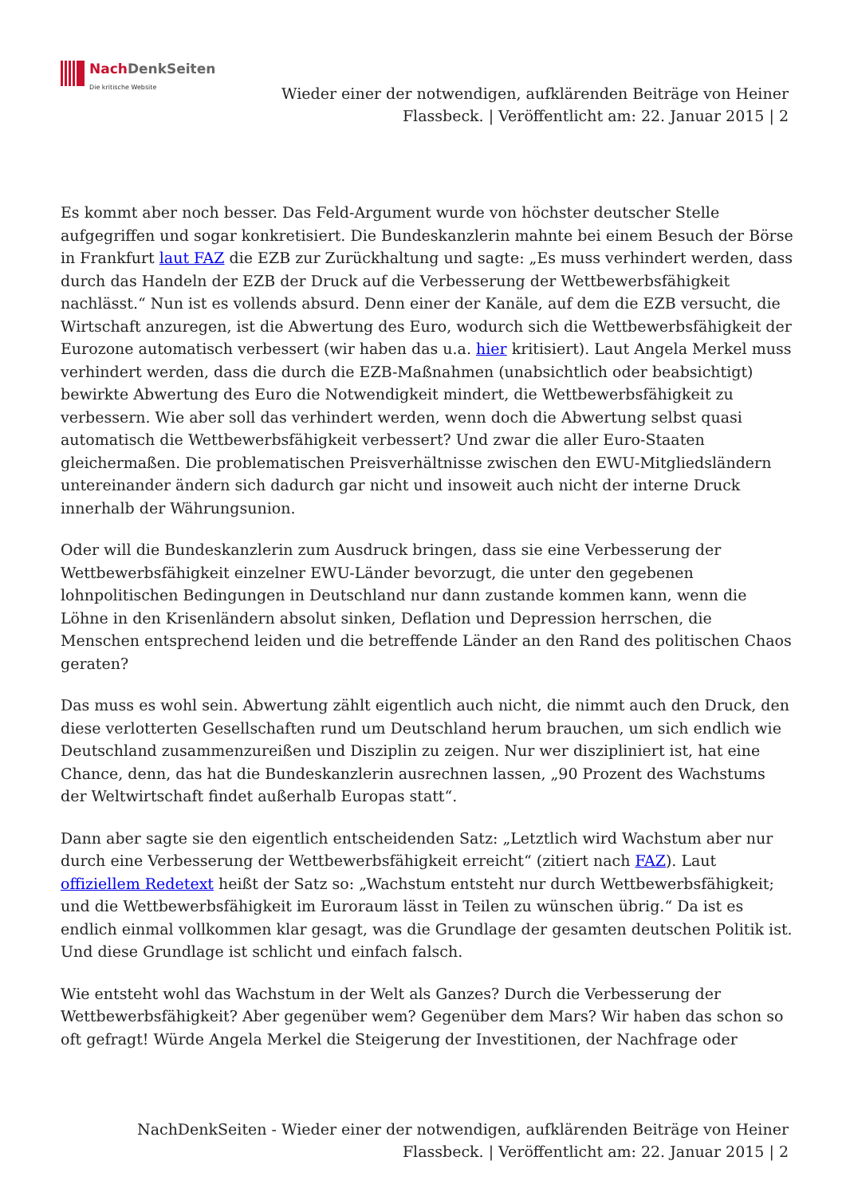Nach Denk Seiten
Die kritische Website
Wieder einer der notwendigen, aufklärenden Beiträge von Heiner Flassbeck. | Veröffentlicht am: 22. Januar 2015 | 2
Es kommt aber noch besser. Das Feld-Argument wurde von höchster deutscher Stelle aufgegriffen und sogar konkretisiert. Die Bundeskanzlerin mahnte bei einem Besuch der Börse in Frankfurt laut FAZ die EZB zur Zurückhaltung und sagte: „Es muss verhindert werden, dass durch das Handeln der EZB der Druck auf die Verbesserung der Wettbewerbsfähigkeit nachlässt.“ Nun ist es vollends absurd. Denn einer der Kanäle, auf dem die EZB versucht, die Wirtschaft anzuregen, ist die Abwertung des Euro, wodurch sich die Wettbewerbsfähigkeit der Eurozone automatisch verbessert (wir haben das u.a. hier kritisiert). Laut Angela Merkel muss verhindert werden, dass die durch die EZB-Maßnahmen (unabsichtlich oder beabsichtigt) bewirkte Abwertung des Euro die Notwendigkeit mindert, die Wettbewerbsfähigkeit zu verbessern. Wie aber soll das verhindert werden, wenn doch die Abwertung selbst quasi automatisch die Wettbewerbsfähigkeit verbessert? Und zwar die aller Euro-Staaten gleichermaßen. Die problematischen Preisverhältnisse zwischen den EWU-Mitgliedsländern untereinander ändern sich dadurch gar nicht und insoweit auch nicht der interne Druck innerhalb der Währungsunion.
Oder will die Bundeskanzlerin zum Ausdruck bringen, dass sie eine Verbesserung der Wettbewerbsfähigkeit einzelner EWU-Länder bevorzugt, die unter den gegebenen lohnpolitischen Bedingungen in Deutschland nur dann zustande kommen kann, wenn die Löhne in den Krisenländern absolut sinken, Deflation und Depression herrschen, die Menschen entsprechend leiden und die betreffende Länder an den Rand des politischen Chaos geraten?
Das muss es wohl sein. Abwertung zählt eigentlich auch nicht, die nimmt auch den Druck, den diese verlotterten Gesellschaften rund um Deutschland herum brauchen, um sich endlich wie Deutschland zusammenzureißen und Disziplin zu zeigen. Nur wer diszipliniert ist, hat eine Chance, denn, das hat die Bundeskanzlerin ausrechnen lassen, „90 Prozent des Wachstums der Weltwirtschaft findet außerhalb Europas statt“.
Dann aber sagte sie den eigentlich entscheidenden Satz: „Letztlich wird Wachstum aber nur durch eine Verbesserung der Wettbewerbsfähigkeit erreicht“ (zitiert nach FAZ). Laut offiziellem Redetext heißt der Satz so: „Wachstum entsteht nur durch Wettbewerbsfähigkeit; und die Wettbewerbsfähigkeit im Euroraum lässt in Teilen zu wünschen übrig.“ Da ist es endlich einmal vollkommen klar gesagt, was die Grundlage der gesamten deutschen Politik ist. Und diese Grundlage ist schlicht und einfach falsch.
Wie entsteht wohl das Wachstum in der Welt als Ganzes? Durch die Verbesserung der Wettbewerbsfähigkeit? Aber gegenüber wem? Gegenüber dem Mars? Wir haben das schon so oft gefragt! Würde Angela Merkel die Steigerung der Investitionen, der Nachfrage oder
NachDenkSeiten - Wieder einer der notwendigen, aufklärenden Beiträge von Heiner Flassbeck. | Veröffentlicht am: 22. Januar 2015 | 2